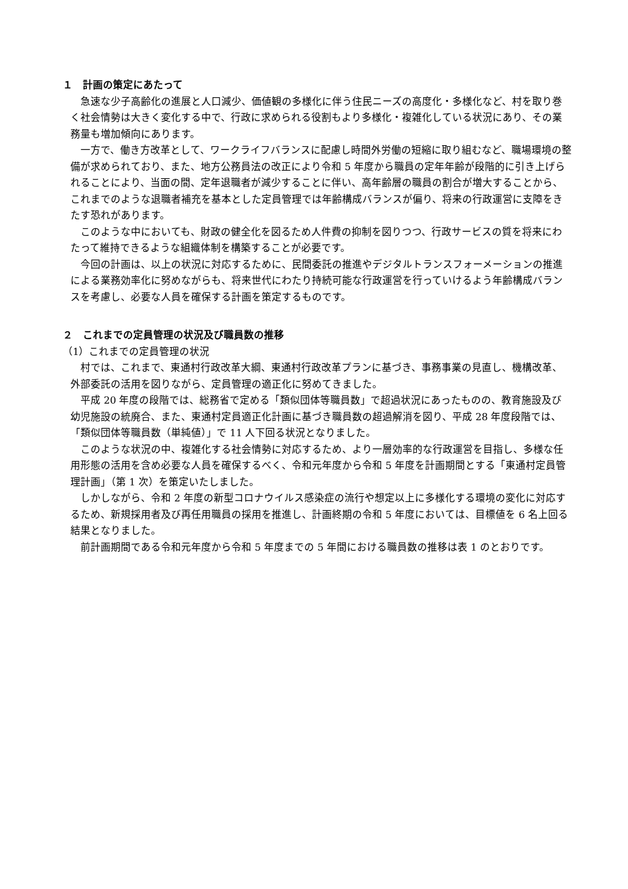１　計画の策定にあたって
急速な少子高齢化の進展と人口減少、価値観の多様化に伴う住民ニーズの高度化・多様化など、村を取り巻く社会情勢は大きく変化する中で、行政に求められる役割もより多様化・複雑化している状況にあり、その業務量も増加傾向にあります。
一方で、働き方改革として、ワークライフバランスに配慮し時間外労働の短縮に取り組むなど、職場環境の整備が求められており、また、地方公務員法の改正により令和 5 年度から職員の定年年齢が段階的に引き上げられることにより、当面の間、定年退職者が減少することに伴い、高年齢層の職員の割合が増大することから、これまでのような退職者補充を基本とした定員管理では年齢構成バランスが偏り、将来の行政運営に支障をきたす恐れがあります。
このような中においても、財政の健全化を図るため人件費の抑制を図りつつ、行政サービスの質を将来にわたって維持できるような組織体制を構築することが必要です。
今回の計画は、以上の状況に対応するために、民間委託の推進やデジタルトランスフォーメーションの推進による業務効率化に努めながらも、将来世代にわたり持続可能な行政運営を行っていけるよう年齢構成バランスを考慮し、必要な人員を確保する計画を策定するものです。
２　これまでの定員管理の状況及び職員数の推移
（1）これまでの定員管理の状況
村では、これまで、東通村行政改革大綱、東通村行政改革プランに基づき、事務事業の見直し、機構改革、外部委託の活用を図りながら、定員管理の適正化に努めてきました。
平成 20 年度の段階では、総務省で定める「類似団体等職員数」で超過状況にあったものの、教育施設及び幼児施設の統廃合、また、東通村定員適正化計画に基づき職員数の超過解消を図り、平成 28 年度段階では、「類似団体等職員数（単純値）」で 11 人下回る状況となりました。
このような状況の中、複雑化する社会情勢に対応するため、より一層効率的な行政運営を目指し、多様な任用形態の活用を含め必要な人員を確保するべく、令和元年度から令和 5 年度を計画期間とする「東通村定員管理計画」（第 1 次）を策定いたしました。
しかしながら、令和 2 年度の新型コロナウイルス感染症の流行や想定以上に多様化する環境の変化に対応するため、新規採用者及び再任用職員の採用を推進し、計画終期の令和 5 年度においては、目標値を 6 名上回る結果となりました。
前計画期間である令和元年度から令和 5 年度までの 5 年間における職員数の推移は表 1 のとおりです。